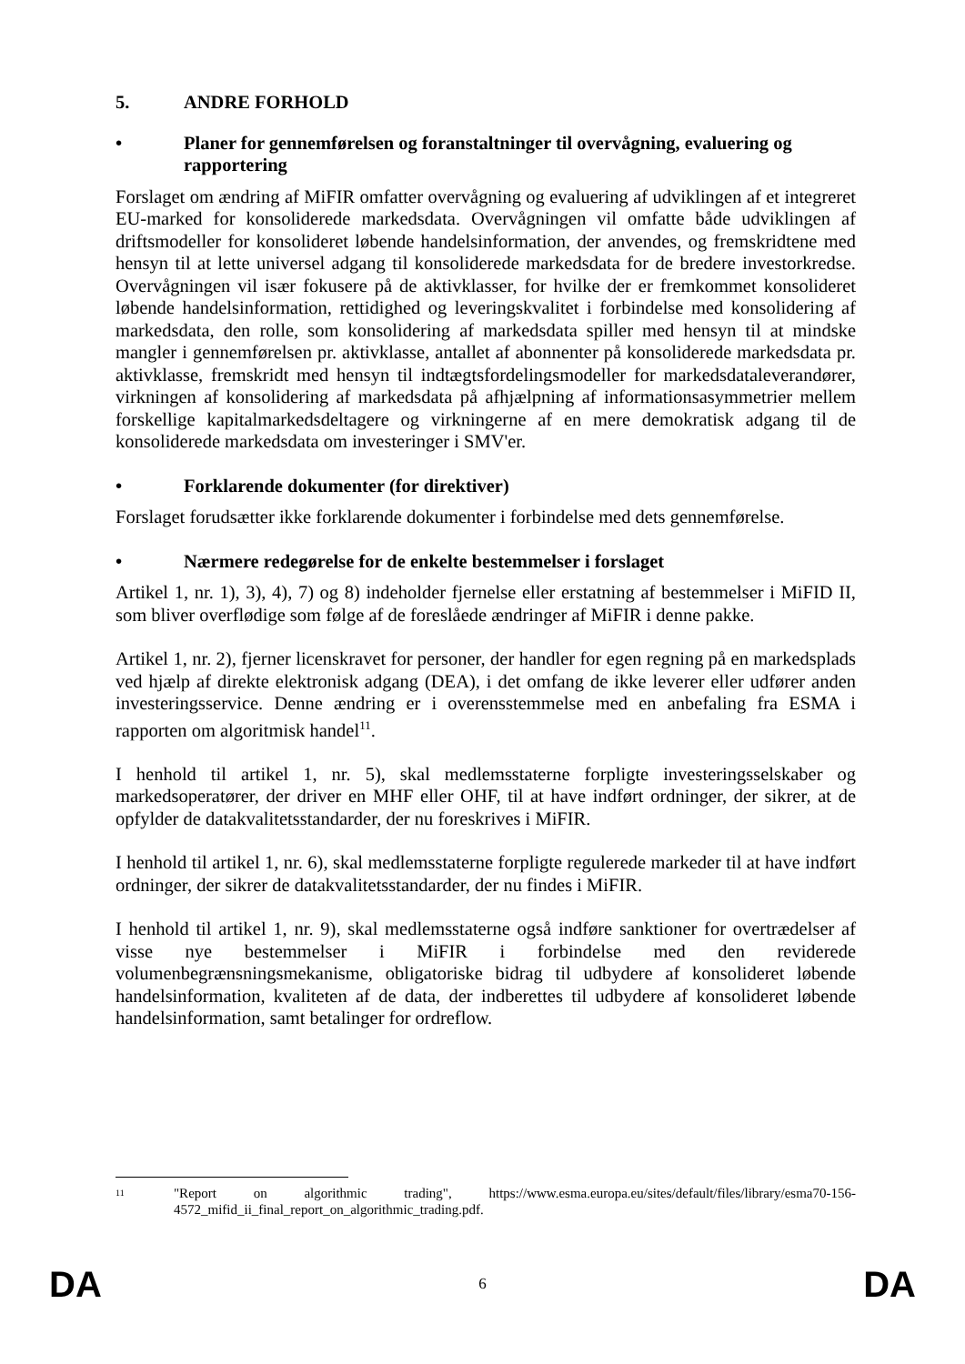5. ANDRE FORHOLD
• Planer for gennemførelsen og foranstaltninger til overvågning, evaluering og rapportering
Forslaget om ændring af MiFIR omfatter overvågning og evaluering af udviklingen af et integreret EU-marked for konsoliderede markedsdata. Overvågningen vil omfatte både udviklingen af driftsmodeller for konsolideret løbende handelsinformation, der anvendes, og fremskridtene med hensyn til at lette universel adgang til konsoliderede markedsdata for de bredere investorkredse. Overvågningen vil især fokusere på de aktivklasser, for hvilke der er fremkommet konsolideret løbende handelsinformation, rettidighed og leveringskvalitet i forbindelse med konsolidering af markedsdata, den rolle, som konsolidering af markedsdata spiller med hensyn til at mindske mangler i gennemførelsen pr. aktivklasse, antallet af abonnenter på konsoliderede markedsdata pr. aktivklasse, fremskridt med hensyn til indtægtsfordelingsmodeller for markedsdataleverandører, virkningen af konsolidering af markedsdata på afhjælpning af informationsasymmetrier mellem forskellige kapitalmarkedsdeltagere og virkningerne af en mere demokratisk adgang til de konsoliderede markedsdata om investeringer i SMV'er.
• Forklarende dokumenter (for direktiver)
Forslaget forudsætter ikke forklarende dokumenter i forbindelse med dets gennemførelse.
• Nærmere redegørelse for de enkelte bestemmelser i forslaget
Artikel 1, nr. 1), 3), 4), 7) og 8) indeholder fjernelse eller erstatning af bestemmelser i MiFID II, som bliver overflødige som følge af de foreslåede ændringer af MiFIR i denne pakke.
Artikel 1, nr. 2), fjerner licenskravet for personer, der handler for egen regning på en markedsplads ved hjælp af direkte elektronisk adgang (DEA), i det omfang de ikke leverer eller udfører anden investeringsservice. Denne ændring er i overensstemmelse med en anbefaling fra ESMA i rapporten om algoritmisk handel<sup>11</sup>.
I henhold til artikel 1, nr. 5), skal medlemsstaterne forpligte investeringsselskaber og markedsoperatører, der driver en MHF eller OHF, til at have indført ordninger, der sikrer, at de opfylder de datakvalitetsstandarder, der nu foreskrives i MiFIR.
I henhold til artikel 1, nr. 6), skal medlemsstaterne forpligte regulerede markeder til at have indført ordninger, der sikrer de datakvalitetsstandarder, der nu findes i MiFIR.
I henhold til artikel 1, nr. 9), skal medlemsstaterne også indføre sanktioner for overtrædelser af visse nye bestemmelser i MiFIR i forbindelse med den reviderede volumenbegrænsningsmekanisme, obligatoriske bidrag til udbydere af konsolideret løbende handelsinformation, kvaliteten af de data, der indberettes til udbydere af konsolideret løbende handelsinformation, samt betalinger for ordreflow.
11 "Report on algorithmic trading", https://www.esma.europa.eu/sites/default/files/library/esma70-156-4572_mifid_ii_final_report_on_algorithmic_trading.pdf.
DA 6 DA